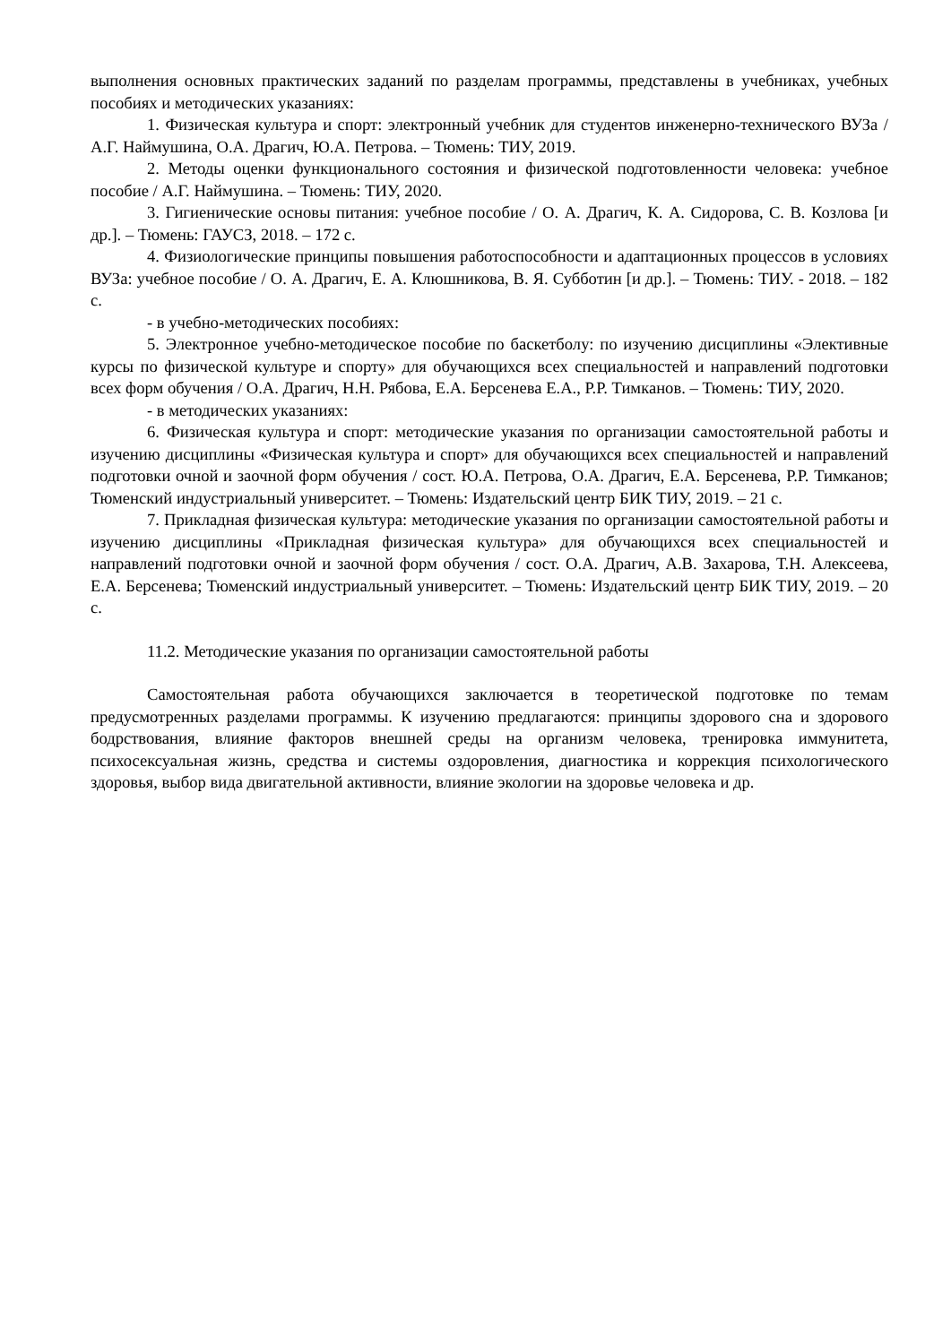выполнения основных практических заданий по разделам программы, представлены в учебниках, учебных пособиях и методических указаниях:
1. Физическая культура и спорт: электронный учебник для студентов инженерно-технического ВУЗа / А.Г. Наймушина, О.А. Драгич, Ю.А. Петрова. – Тюмень: ТИУ, 2019.
2. Методы оценки функционального состояния и физической подготовленности человека: учебное пособие / А.Г. Наймушина. – Тюмень: ТИУ, 2020.
3. Гигиенические основы питания: учебное пособие / О. А. Драгич, К. А. Сидорова, С. В. Козлова [и др.]. – Тюмень: ГАУСЗ, 2018. – 172 с.
4. Физиологические принципы повышения работоспособности и адаптационных процессов в условиях ВУЗа: учебное пособие / О. А. Драгич, Е. А. Клюшникова, В. Я. Субботин [и др.]. – Тюмень: ТИУ. - 2018. – 182 с.
- в учебно-методических пособиях:
5. Электронное учебно-методическое пособие по баскетболу: по изучению дисциплины «Элективные курсы по физической культуре и спорту» для обучающихся всех специальностей и направлений подготовки всех форм обучения / О.А. Драгич, Н.Н. Рябова, Е.А. Берсенева Е.А., Р.Р. Тимканов. – Тюмень: ТИУ, 2020.
- в методических указаниях:
6. Физическая культура и спорт: методические указания по организации самостоятельной работы и изучению дисциплины «Физическая культура и спорт» для обучающихся всех специальностей и направлений подготовки очной и заочной форм обучения / сост. Ю.А. Петрова, О.А. Драгич, Е.А. Берсенева, Р.Р. Тимканов; Тюменский индустриальный университет. – Тюмень: Издательский центр БИК ТИУ, 2019. – 21 с.
7. Прикладная физическая культура: методические указания по организации самостоятельной работы и изучению дисциплины «Прикладная физическая культура» для обучающихся всех специальностей и направлений подготовки очной и заочной форм обучения / сост. О.А. Драгич, А.В. Захарова, Т.Н. Алексеева, Е.А. Берсенева; Тюменский индустриальный университет. – Тюмень: Издательский центр БИК ТИУ, 2019. – 20 с.
11.2. Методические указания по организации самостоятельной работы
Самостоятельная работа обучающихся заключается в теоретической подготовке по темам предусмотренных разделами программы. К изучению предлагаются: принципы здорового сна и здорового бодрствования, влияние факторов внешней среды на организм человека, тренировка иммунитета, психосексуальная жизнь, средства и системы оздоровления, диагностика и коррекция психологического здоровья, выбор вида двигательной активности, влияние экологии на здоровье человека и др.